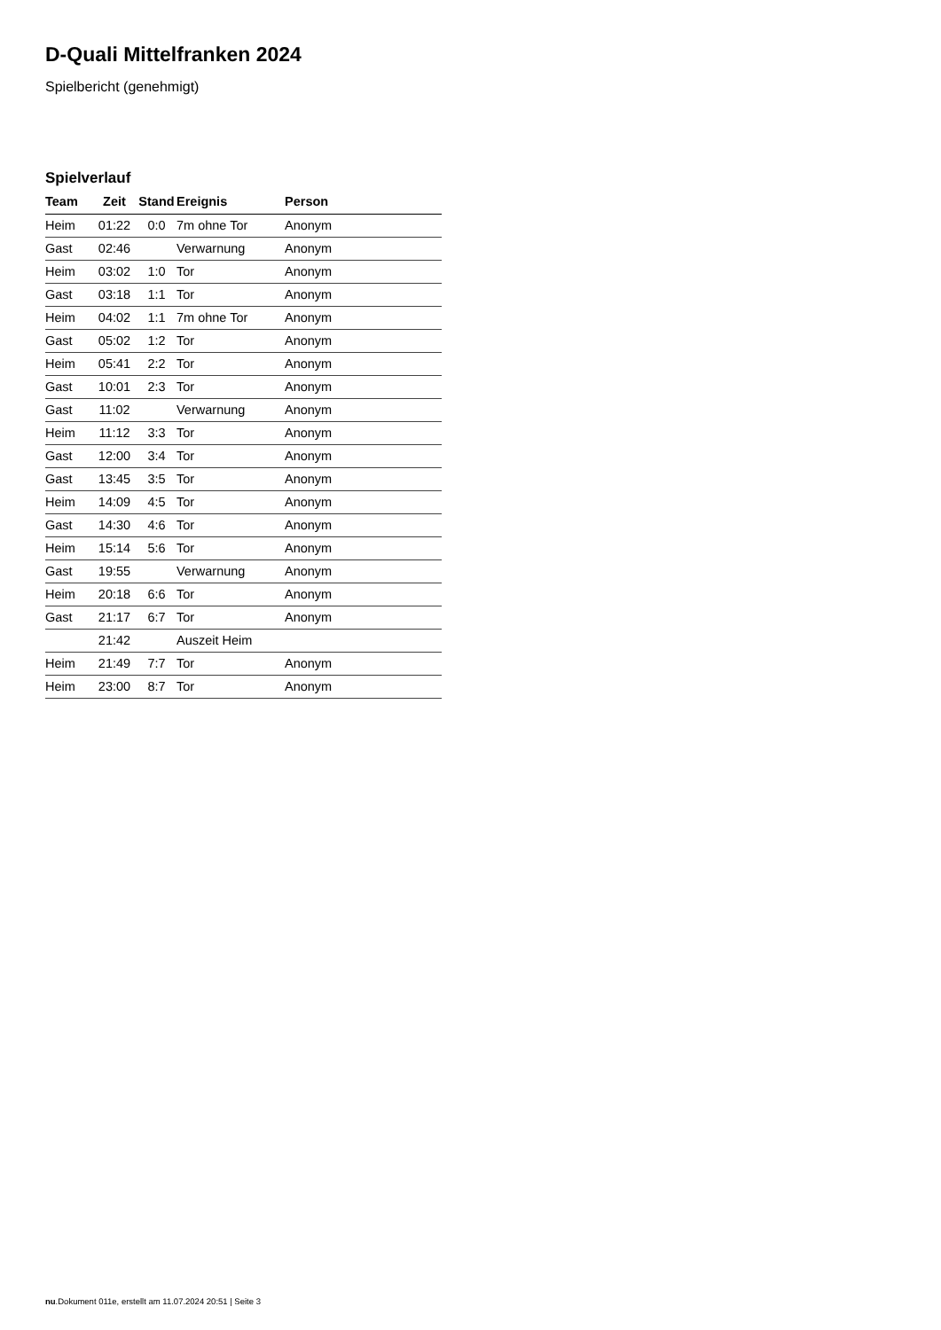D-Quali Mittelfranken 2024
Spielbericht (genehmigt)
Spielverlauf
| Team | Zeit | Stand | Ereignis | Person |
| --- | --- | --- | --- | --- |
| Heim | 01:22 | 0:0 | 7m ohne Tor | Anonym |
| Gast | 02:46 | | Verwarnung | Anonym |
| Heim | 03:02 | 1:0 | Tor | Anonym |
| Gast | 03:18 | 1:1 | Tor | Anonym |
| Heim | 04:02 | 1:1 | 7m ohne Tor | Anonym |
| Gast | 05:02 | 1:2 | Tor | Anonym |
| Heim | 05:41 | 2:2 | Tor | Anonym |
| Gast | 10:01 | 2:3 | Tor | Anonym |
| Gast | 11:02 | | Verwarnung | Anonym |
| Heim | 11:12 | 3:3 | Tor | Anonym |
| Gast | 12:00 | 3:4 | Tor | Anonym |
| Gast | 13:45 | 3:5 | Tor | Anonym |
| Heim | 14:09 | 4:5 | Tor | Anonym |
| Gast | 14:30 | 4:6 | Tor | Anonym |
| Heim | 15:14 | 5:6 | Tor | Anonym |
| Gast | 19:55 | | Verwarnung | Anonym |
| Heim | 20:18 | 6:6 | Tor | Anonym |
| Gast | 21:17 | 6:7 | Tor | Anonym |
| | 21:42 | | Auszeit Heim | |
| Heim | 21:49 | 7:7 | Tor | Anonym |
| Heim | 23:00 | 8:7 | Tor | Anonym |
nu.Dokument 011e, erstellt am 11.07.2024 20:51 | Seite 3